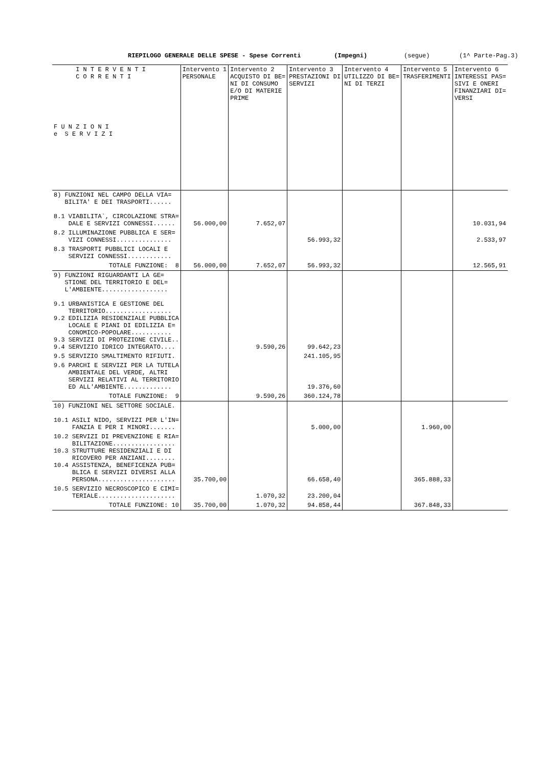RIEPILOGO GENERALE DELLE SPESE - Spese Correnti (Impegni) (segue) (1^ Parte-Pag.3)
| I N T E R V E N T I C O R R E N T I F U N Z I O N I e S E R V I Z I | Intervento 1 PERSONALE | Intervento 2 ACQUISTO DI BE= NI DI CONSUMO E/O DI MATERIE PRIME | Intervento 3 PRESTAZIONI DI SERVIZI | Intervento 4 UTILIZZO DI BE= NI DI TERZI | Intervento 5 TRASFERIMENTI | Intervento 6 INTERESSI PAS= SIVI E ONERI FINANZIARI DI= VERSI |
| --- | --- | --- | --- | --- | --- | --- |
| 8) FUNZIONI NEL CAMPO DELLA VIA= BILITA' E DEI TRASPORTI...... 8.1 VIABILITA`, CIRCOLAZIONE STRA= DALE E SERVIZI CONNESSI...... | 56.000,00 | 7.652,07 | | | | 10.031,94 |
| 8.2 ILLUMINAZIONE PUBBLICA E SER= VIZI CONNESSI............... | | | 56.993,32 | | | 2.533,97 |
| 8.3 TRASPORTI PUBBLICI LOCALI E SERVIZI CONNESSI............ | | | | | | |
| TOTALE FUNZIONE: 8 | 56.000,00 | 7.652,07 | 56.993,32 | | | 12.565,91 |
| 9) FUNZIONI RIGUARDANTI LA GE= STIONE DEL TERRITORIO E DEL= L'AMBIENTE.................. 9.1 URBANISTICA E GESTIONE DEL TERRITORIO.................. 9.2 EDILIZIA RESIDENZIALE PUBBLICA LOCALE E PIANI DI EDILIZIA E= CONOMICO-POPOLARE........... 9.3 SERVIZI DI PROTEZIONE CIVILE.. 9.4 SERVIZIO IDRICO INTEGRATO.... | | 9.590,26 | 99.642,23 | | | |
| 9.5 SERVIZIO SMALTIMENTO RIFIUTI. | | | 241.105,95 | | | |
| 9.6 PARCHI E SERVIZI PER LA TUTELA AMBIENTALE DEL VERDE, ALTRI SERVIZI RELATIVI AL TERRITORIO ED ALL'AMBIENTE............. | | | 19.376,60 | | | |
| TOTALE FUNZIONE: 9 | | 9.590,26 | 360.124,78 | | | |
| 10) FUNZIONI NEL SETTORE SOCIALE. 10.1 ASILI NIDO, SERVIZI PER L'IN= FANZIA E PER I MINORI....... | | | 5.000,00 | | 1.960,00 | |
| 10.2 SERVIZI DI PREVENZIONE E RIA= BILITAZIONE................. 10.3 STRUTTURE RESIDENZIALI E DI RICOVERO PER ANZIANI........ 10.4 ASSISTENZA, BENEFICENZA PUB= BLICA E SERVIZI DIVERSI ALLA PERSONA..................... | 35.700,00 | | 66.658,40 | | 365.888,33 | |
| 10.5 SERVIZIO NECROSCOPICO E CIMI= TERIALE..................... | | 1.070,32 | 23.200,04 | | | |
| TOTALE FUNZIONE: 10 | 35.700,00 | 1.070,32 | 94.858,44 | | 367.848,33 | |